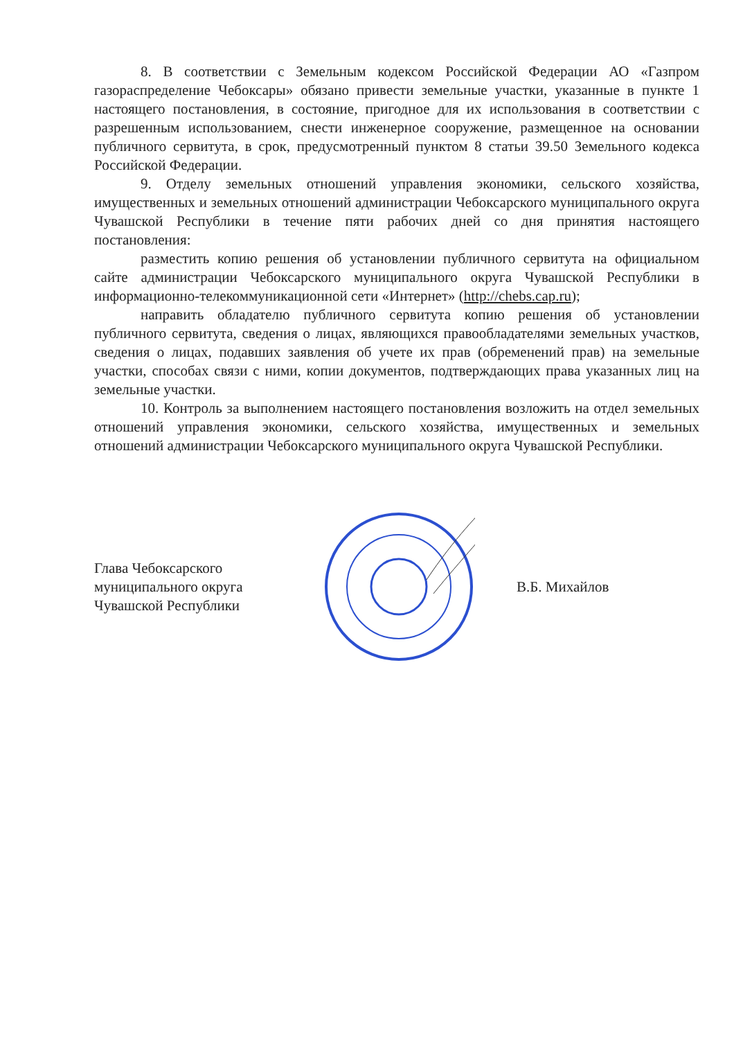8. В соответствии с Земельным кодексом Российской Федерации АО «Газпром газораспределение Чебоксары» обязано привести земельные участки, указанные в пункте 1 настоящего постановления, в состояние, пригодное для их использования в соответствии с разрешенным использованием, снести инженерное сооружение, размещенное на основании публичного сервитута, в срок, предусмотренный пунктом 8 статьи 39.50 Земельного кодекса Российской Федерации.
9. Отделу земельных отношений управления экономики, сельского хозяйства, имущественных и земельных отношений администрации Чебоксарского муниципального округа Чувашской Республики в течение пяти рабочих дней со дня принятия настоящего постановления:
разместить копию решения об установлении публичного сервитута на официальном сайте администрации Чебоксарского муниципального округа Чувашской Республики в информационно-телекоммуникационной сети «Интернет» (http://chebs.cap.ru);
направить обладателю публичного сервитута копию решения об установлении публичного сервитута, сведения о лицах, являющихся правообладателями земельных участков, сведения о лицах, подавших заявления об учете их прав (обременений прав) на земельные участки, способах связи с ними, копии документов, подтверждающих права указанных лиц на земельные участки.
10. Контроль за выполнением настоящего постановления возложить на отдел земельных отношений управления экономики, сельского хозяйства, имущественных и земельных отношений администрации Чебоксарского муниципального округа Чувашской Республики.
Глава Чебоксарского
муниципального округа
Чувашской Республики
В.Б. Михайлов